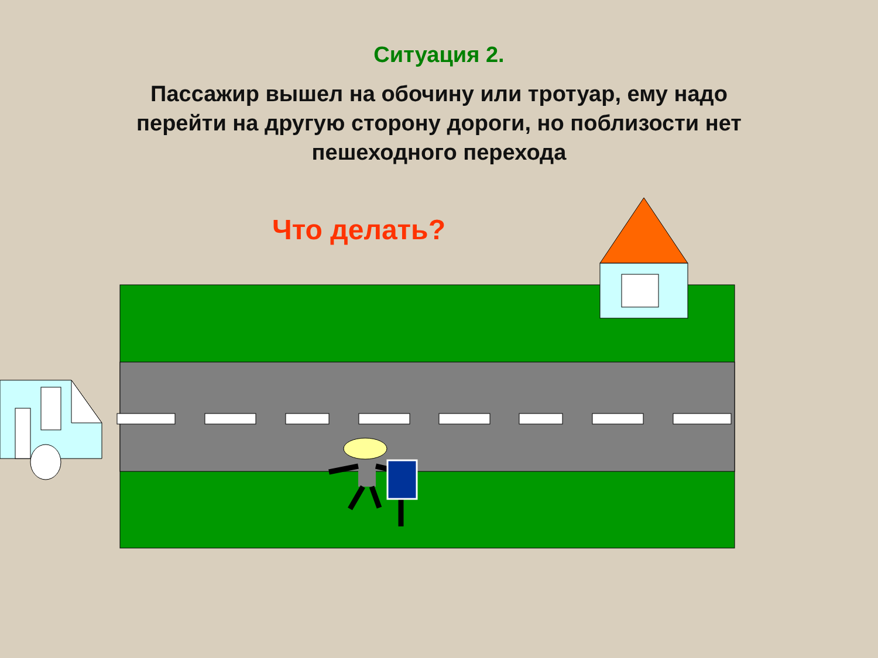Ситуация 2.
Пассажир вышел на обочину или тротуар, ему надо перейти на другую сторону дороги, но поблизости нет пешеходного перехода
Что делать?